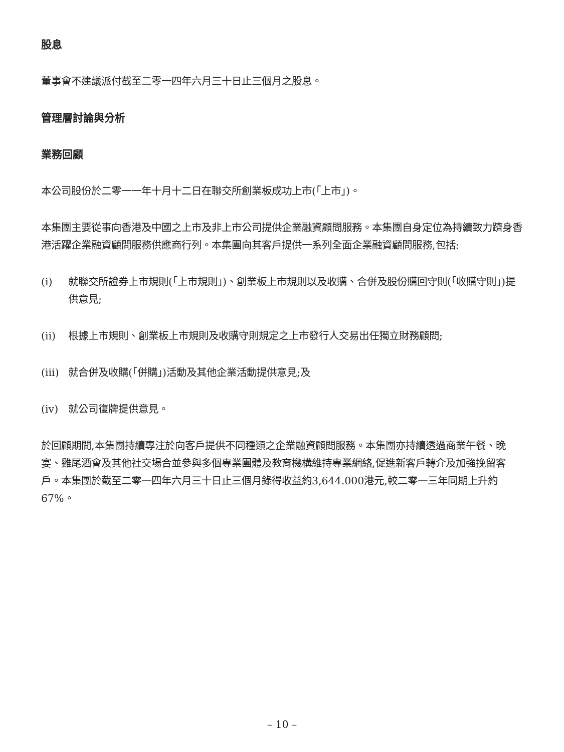股息
董事會不建議派付截至二零一四年六月三十日止三個月之股息。
管理層討論與分析
業務回顧
本公司股份於二零一一年十月十二日在聯交所創業板成功上市(「上市」)。
本集團主要從事向香港及中國之上市及非上市公司提供企業融資顧問服務。本集團自身定位為持續致力躋身香港活躍企業融資顧問服務供應商行列。本集團向其客戶提供一系列全面企業融資顧問服務,包括:
(i) 就聯交所證券上市規則(「上市規則」)、創業板上市規則以及收購、合併及股份購回守則(「收購守則」)提供意見;
(ii) 根據上市規則、創業板上市規則及收購守則規定之上市發行人交易出任獨立財務顧問;
(iii) 就合併及收購(「併購」)活動及其他企業活動提供意見;及
(iv) 就公司復牌提供意見。
於回顧期間,本集團持續專注於向客戶提供不同種類之企業融資顧問服務。本集團亦持續透過商業午餐、晚宴、雞尾酒會及其他社交場合並參與多個專業團體及教育機構維持專業網絡,促進新客戶轉介及加強挽留客戶。本集團於截至二零一四年六月三十日止三個月錄得收益約3,644.000港元,較二零一三年同期上升約67%。
– 10 –